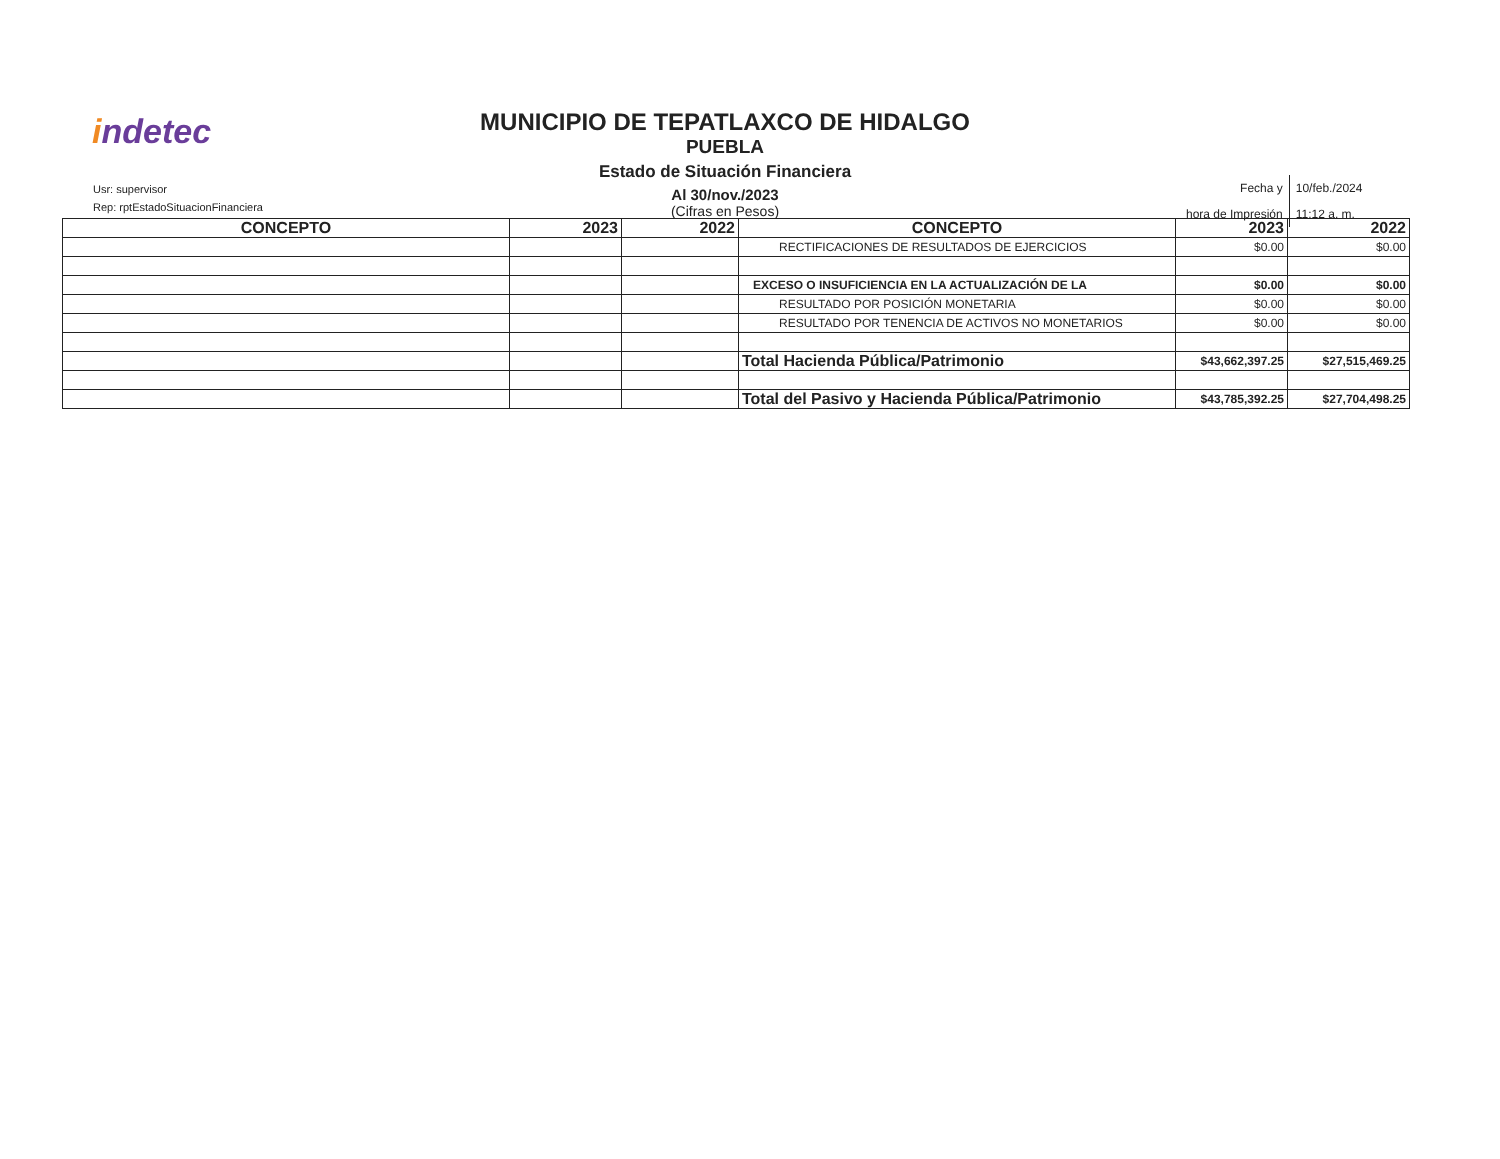indetec
Usr: supervisor
Rep: rptEstadoSituacionFinanciera
MUNICIPIO DE TEPATLAXCO DE HIDALGO
PUEBLA
Estado de Situación Financiera
Al 30/nov./2023
(Cifras en Pesos)
| Fecha y | 10/feb./2024 |
| hora de Impresión | 11:12 a. m. |
| CONCEPTO | 2023 | 2022 | CONCEPTO | 2023 | 2022 |
| --- | --- | --- | --- | --- | --- |
| | | | RECTIFICACIONES DE RESULTADOS DE EJERCICIOS | $0.00 | $0.00 |
| | | | EXCESO O INSUFICIENCIA EN LA ACTUALIZACIÓN DE LA | $0.00 | $0.00 |
| | | | RESULTADO POR POSICIÓN MONETARIA | $0.00 | $0.00 |
| | | | RESULTADO POR TENENCIA DE ACTIVOS NO MONETARIOS | $0.00 | $0.00 |
| | | | Total Hacienda Pública/Patrimonio | $43,662,397.25 | $27,515,469.25 |
| | | | Total del Pasivo y Hacienda Pública/Patrimonio | $43,785,392.25 | $27,704,498.25 |